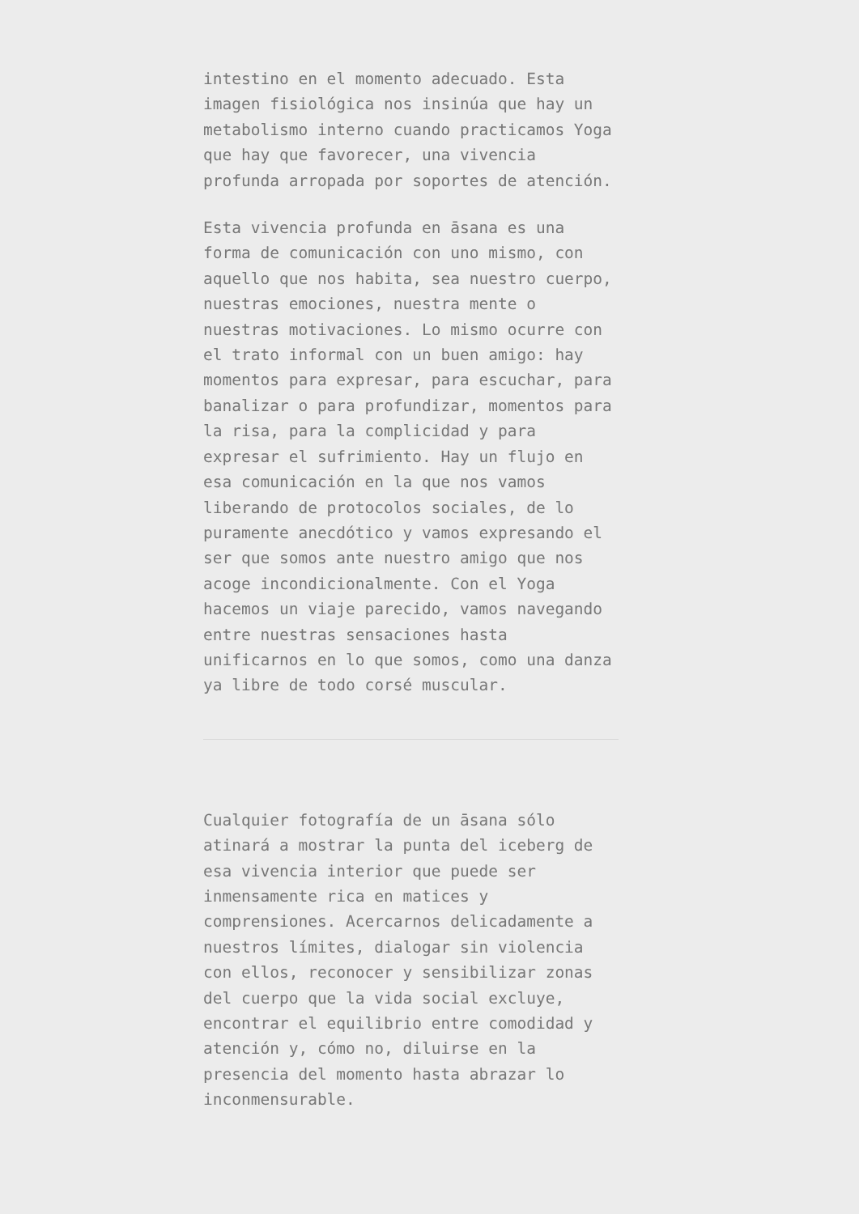intestino en el momento adecuado. Esta
imagen fisiológica nos insinúa que hay un
metabolismo interno cuando practicamos Yoga
que hay que favorecer, una vivencia
profunda arropada por soportes de atención.
Esta vivencia profunda en āsana es una
forma de comunicación con uno mismo, con
aquello que nos habita, sea nuestro cuerpo,
nuestras emociones, nuestra mente o
nuestras motivaciones. Lo mismo ocurre con
el trato informal con un buen amigo: hay
momentos para expresar, para escuchar, para
banalizar o para profundizar, momentos para
la risa, para la complicidad y para
expresar el sufrimiento. Hay un flujo en
esa comunicación en la que nos vamos
liberando de protocolos sociales, de lo
puramente anecdótico y vamos expresando el
ser que somos ante nuestro amigo que nos
acoge incondicionalmente. Con el Yoga
hacemos un viaje parecido, vamos navegando
entre nuestras sensaciones hasta
unificarnos en lo que somos, como una danza
ya libre de todo corsé muscular.
Cualquier fotografía de un āsana sólo
atinará a mostrar la punta del iceberg de
esa vivencia interior que puede ser
inmensamente rica en matices y
comprensiones. Acercarnos delicadamente a
nuestros límites, dialogar sin violencia
con ellos, reconocer y sensibilizar zonas
del cuerpo que la vida social excluye,
encontrar el equilibrio entre comodidad y
atención y, cómo no, diluirse en la
presencia del momento hasta abrazar lo
inconmensurable.